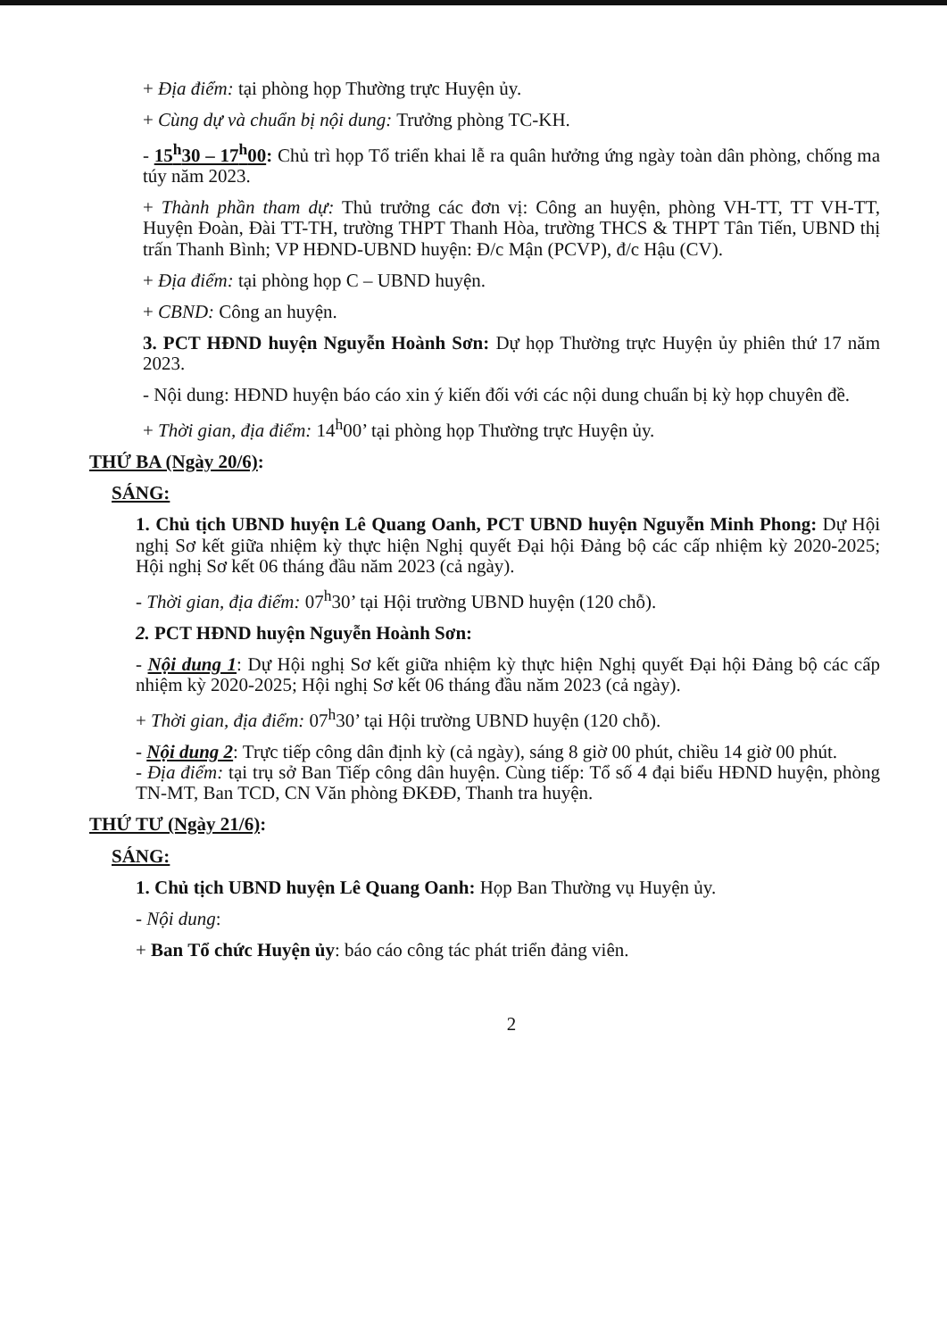+ Địa điểm: tại phòng họp Thường trực Huyện ủy.
+ Cùng dự và chuẩn bị nội dung: Trưởng phòng TC-KH.
- 15<sup>h</sup>30 – 17<sup>h</sup>00: Chủ trì họp Tổ triển khai lễ ra quân hưởng ứng ngày toàn dân phòng, chống ma túy năm 2023.
+ Thành phần tham dự: Thủ trưởng các đơn vị: Công an huyện, phòng VH-TT, TT VH-TT, Huyện Đoàn, Đài TT-TH, trường THPT Thanh Hòa, trường THCS & THPT Tân Tiến, UBND thị trấn Thanh Bình; VP HĐND-UBND huyện: Đ/c Mận (PCVP), đ/c Hậu (CV).
+ Địa điểm: tại phòng họp C – UBND huyện.
+ CBND: Công an huyện.
3. PCT HĐND huyện Nguyễn Hoành Sơn: Dự họp Thường trực Huyện ủy phiên thứ 17 năm 2023.
- Nội dung: HĐND huyện báo cáo xin ý kiến đối với các nội dung chuẩn bị kỳ họp chuyên đề.
+ Thời gian, địa điểm: 14<sup>h</sup>00’ tại phòng họp Thường trực Huyện ủy.
THỨ BA (Ngày 20/6):
SÁNG:
1. Chủ tịch UBND huyện Lê Quang Oanh, PCT UBND huyện Nguyễn Minh Phong: Dự Hội nghị Sơ kết giữa nhiệm kỳ thực hiện Nghị quyết Đại hội Đảng bộ các cấp nhiệm kỳ 2020-2025; Hội nghị Sơ kết 06 tháng đầu năm 2023 (cả ngày).
- Thời gian, địa điểm: 07<sup>h</sup>30’ tại Hội trường UBND huyện (120 chỗ).
2. PCT HĐND huyện Nguyễn Hoành Sơn:
- Nội dung 1: Dự Hội nghị Sơ kết giữa nhiệm kỳ thực hiện Nghị quyết Đại hội Đảng bộ các cấp nhiệm kỳ 2020-2025; Hội nghị Sơ kết 06 tháng đầu năm 2023 (cả ngày).
+ Thời gian, địa điểm: 07<sup>h</sup>30’ tại Hội trường UBND huyện (120 chỗ).
- Nội dung 2: Trực tiếp công dân định kỳ (cả ngày), sáng 8 giờ 00 phút, chiều 14 giờ 00 phút.
- Địa điểm: tại trụ sở Ban Tiếp công dân huyện. Cùng tiếp: Tổ số 4 đại biểu HĐND huyện, phòng TN-MT, Ban TCD, CN Văn phòng ĐKĐĐ, Thanh tra huyện.
THỨ TƯ (Ngày 21/6):
SÁNG:
1. Chủ tịch UBND huyện Lê Quang Oanh: Họp Ban Thường vụ Huyện ủy.
- Nội dung:
+ Ban Tổ chức Huyện ủy: báo cáo công tác phát triển đảng viên.
2